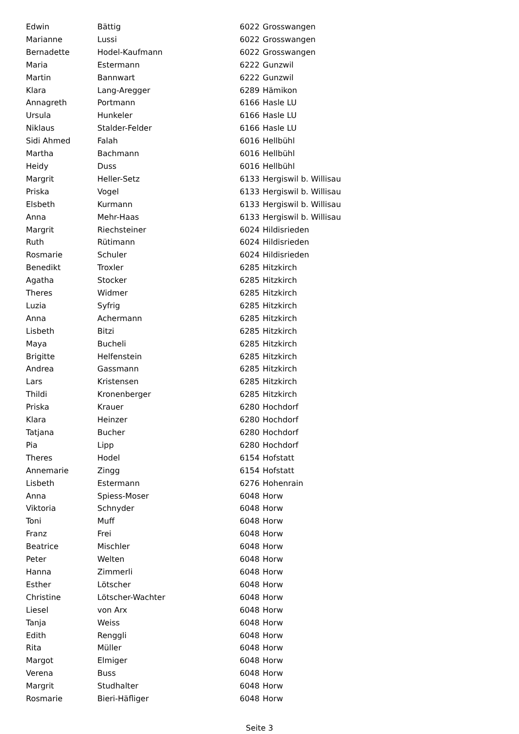| Edwin | Bättig | 6022 | Grosswangen |
| Marianne | Lussi | 6022 | Grosswangen |
| Bernadette | Hodel-Kaufmann | 6022 | Grosswangen |
| Maria | Estermann | 6222 | Gunzwil |
| Martin | Bannwart | 6222 | Gunzwil |
| Klara | Lang-Aregger | 6289 | Hämikon |
| Annagreth | Portmann | 6166 | Hasle LU |
| Ursula | Hunkeler | 6166 | Hasle LU |
| Niklaus | Stalder-Felder | 6166 | Hasle LU |
| Sidi Ahmed | Falah | 6016 | Hellbühl |
| Martha | Bachmann | 6016 | Hellbühl |
| Heidy | Duss | 6016 | Hellbühl |
| Margrit | Heller-Setz | 6133 | Hergiswil b. Willisau |
| Priska | Vogel | 6133 | Hergiswil b. Willisau |
| Elsbeth | Kurmann | 6133 | Hergiswil b. Willisau |
| Anna | Mehr-Haas | 6133 | Hergiswil b. Willisau |
| Margrit | Riechsteiner | 6024 | Hildisrieden |
| Ruth | Rütimann | 6024 | Hildisrieden |
| Rosmarie | Schuler | 6024 | Hildisrieden |
| Benedikt | Troxler | 6285 | Hitzkirch |
| Agatha | Stocker | 6285 | Hitzkirch |
| Theres | Widmer | 6285 | Hitzkirch |
| Luzia | Syfrig | 6285 | Hitzkirch |
| Anna | Achermann | 6285 | Hitzkirch |
| Lisbeth | Bitzi | 6285 | Hitzkirch |
| Maya | Bucheli | 6285 | Hitzkirch |
| Brigitte | Helfenstein | 6285 | Hitzkirch |
| Andrea | Gassmann | 6285 | Hitzkirch |
| Lars | Kristensen | 6285 | Hitzkirch |
| Thildi | Kronenberger | 6285 | Hitzkirch |
| Priska | Krauer | 6280 | Hochdorf |
| Klara | Heinzer | 6280 | Hochdorf |
| Tatjana | Bucher | 6280 | Hochdorf |
| Pia | Lipp | 6280 | Hochdorf |
| Theres | Hodel | 6154 | Hofstatt |
| Annemarie | Zingg | 6154 | Hofstatt |
| Lisbeth | Estermann | 6276 | Hohenrain |
| Anna | Spiess-Moser | 6048 | Horw |
| Viktoria | Schnyder | 6048 | Horw |
| Toni | Muff | 6048 | Horw |
| Franz | Frei | 6048 | Horw |
| Beatrice | Mischler | 6048 | Horw |
| Peter | Welten | 6048 | Horw |
| Hanna | Zimmerli | 6048 | Horw |
| Esther | Lötscher | 6048 | Horw |
| Christine | Lötscher-Wachter | 6048 | Horw |
| Liesel | von Arx | 6048 | Horw |
| Tanja | Weiss | 6048 | Horw |
| Edith | Renggli | 6048 | Horw |
| Rita | Müller | 6048 | Horw |
| Margot | Elmiger | 6048 | Horw |
| Verena | Buss | 6048 | Horw |
| Margrit | Studhalter | 6048 | Horw |
| Rosmarie | Bieri-Häfliger | 6048 | Horw |
Seite 3